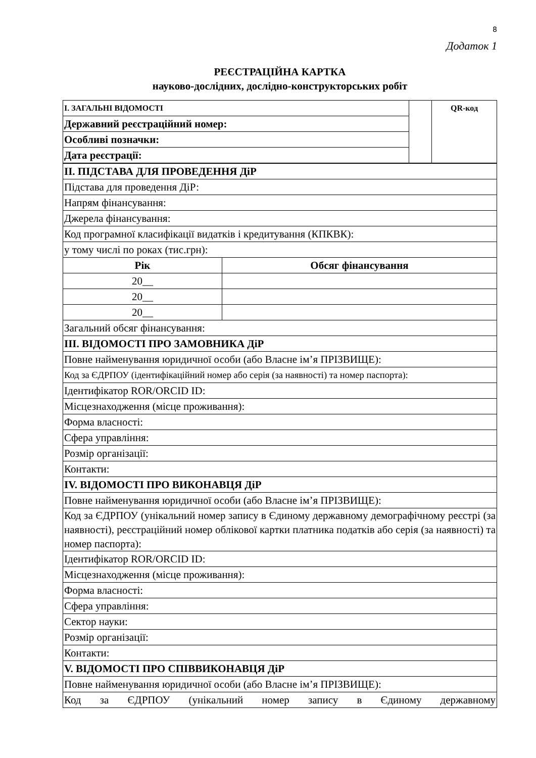8
Додаток 1
РЕЄСТРАЦІЙНА КАРТКА
науково-дослідних, дослідно-конструкторських робіт
| I. ЗАГАЛЬНІ ВІДОМОСТІ | | QR-код |
| Державний реєстраційний номер: | | |
| Особливі позначки: | | |
| Дата реєстрації: | | |
| II. ПІДСТАВА ДЛЯ ПРОВЕДЕННЯ ДіР | |
| Підстава для проведення ДіР: | |
| Напрям фінансування: | |
| Джерела фінансування: | |
| Код програмної класифікації видатків і кредитування (КПКВК): | |
| у тому числі по роках (тис.грн): | |
| Рік | Обсяг фінансування |
| 20__ | |
| 20__ | |
| 20__ | |
| Загальний обсяг фінансування: | |
| III. ВІДОМОСТІ ПРО ЗАМОВНИКА ДіР | |
| Повне найменування юридичної особи (або Власне ім’я ПРІЗВИЩЕ): | |
| Код за ЄДРПОУ (ідентифікаційний номер або серія (за наявності) та номер паспорта): | |
| Ідентифікатор ROR/ORCID ID: | |
| Місцезнаходження (місце проживання): | |
| Форма власності: | |
| Сфера управління: | |
| Розмір організації: | |
| Контакти: | |
| IV. ВІДОМОСТІ ПРО ВИКОНАВЦЯ ДіР | |
| Повне найменування юридичної особи (або Власне ім’я ПРІЗВИЩЕ): | |
| Код за ЄДРПОУ (унікальний номер запису в Єдиному державному демографічному реєстрі (за наявності), реєстраційний номер облікової картки платника податків або серія (за наявності) та номер паспорта): | |
| Ідентифікатор ROR/ORCID ID: | |
| Місцезнаходження (місце проживання): | |
| Форма власності: | |
| Сфера управління: | |
| Сектор науки: | |
| Розмір організації: | |
| Контакти: | |
| V. ВІДОМОСТІ ПРО СПІВВИКОНАВЦЯ ДіР | |
| Повне найменування юридичної особи (або Власне ім’я ПРІЗВИЩЕ): | |
| Код за ЄДРПОУ (унікальний номер запису в Єдиному державному | |